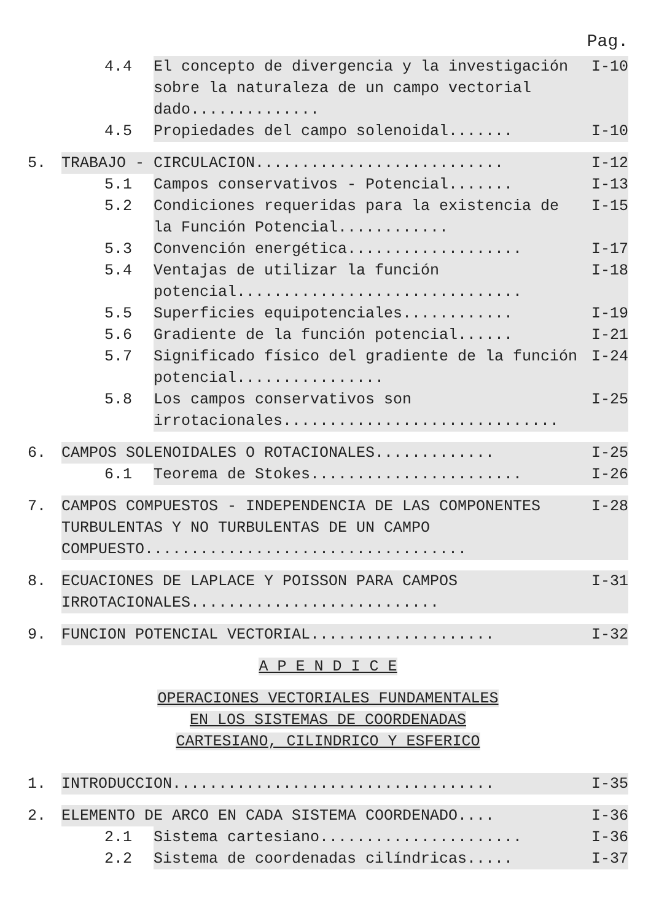Pag.
4.4 El concepto de divergencia y la investigación sobre la naturaleza de un campo vectorial dado..............
I-10
4.5 Propiedades del campo solenoidal.......
I-10
5. TRABAJO - CIRCULACION...........................
I-12
5.1 Campos conservativos - Potencial.......
I-13
5.2 Condiciones requeridas para la existencia de la Función Potencial............
I-15
5.3 Convención energética...................
I-17
5.4 Ventajas de utilizar la función potencial...............................
I-18
5.5 Superficies equipotenciales............
I-19
5.6 Gradiente de la función potencial......
I-21
5.7 Significado físico del gradiente de la función potencial................
I-24
5.8 Los campos conservativos son irrotacionales..............................
I-25
6. CAMPOS SOLENOIDALES O ROTACIONALES.............
I-25
6.1 Teorema de Stokes.......................
I-26
7. CAMPOS COMPUESTOS - INDEPENDENCIA DE LAS COMPONENTES TURBULENTAS Y NO TURBULENTAS DE UN CAMPO COMPUESTO...................................
I-28
8. ECUACIONES DE LAPLACE Y POISSON PARA CAMPOS IRROTACIONALES...........................
I-31
9. FUNCION POTENCIAL VECTORIAL....................
I-32
A P E N D I C E
OPERACIONES VECTORIALES FUNDAMENTALES
EN LOS SISTEMAS DE COORDENADAS
CARTESIANO, CILINDRICO Y ESFERICO
1. INTRODUCCION...................................
I-35
2. ELEMENTO DE ARCO EN CADA SISTEMA COORDENADO....
I-36
2.1 Sistema cartesiano......................
I-36
2.2 Sistema de coordenadas cilíndricas.....
I-37